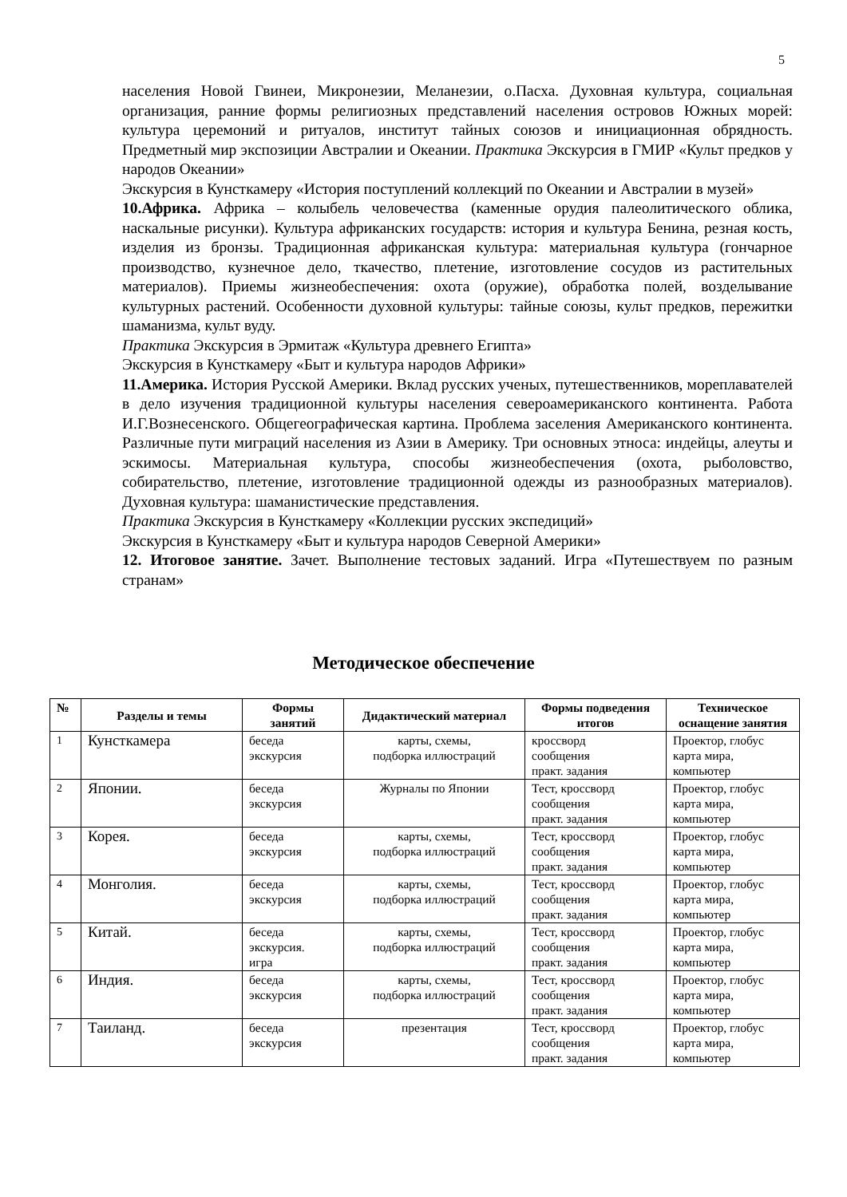5
населения Новой Гвинеи, Микронезии, Меланезии, о.Пасха. Духовная культура, социальная организация, ранние формы религиозных представлений населения островов Южных морей: культура церемоний и ритуалов, институт тайных союзов и инициационная обрядность. Предметный мир экспозиции Австралии и Океании. Практика Экскурсия в ГМИР «Культ предков у народов Океании»
Экскурсия в Кунсткамеру «История поступлений коллекций по Океании и Австралии в музей»
10.Африка. Африка – колыбель человечества (каменные орудия палеолитического облика, наскальные рисунки). Культура африканских государств: история и культура Бенина, резная кость, изделия из бронзы. Традиционная африканская культура: материальная культура (гончарное производство, кузнечное дело, ткачество, плетение, изготовление сосудов из растительных материалов). Приемы жизнеобеспечения: охота (оружие), обработка полей, возделывание культурных растений. Особенности духовной культуры: тайные союзы, культ предков, пережитки шаманизма, культ вуду.
Практика Экскурсия в Эрмитаж «Культура древнего Египта»
Экскурсия в Кунсткамеру «Быт и культура народов Африки»
11.Америка. История Русской Америки. Вклад русских ученых, путешественников, мореплавателей в дело изучения традиционной культуры населения североамериканского континента. Работа И.Г.Вознесенского. Общегеографическая картина. Проблема заселения Американского континента. Различные пути миграций населения из Азии в Америку. Три основных этноса: индейцы, алеуты и эскимосы. Материальная культура, способы жизнеобеспечения (охота, рыболовство, собирательство, плетение, изготовление традиционной одежды из разнообразных материалов). Духовная культура: шаманистические представления.
Практика Экскурсия в Кунсткамеру «Коллекции русских экспедиций»
Экскурсия в Кунсткамеру «Быт и культура народов Северной Америки»
12. Итоговое занятие. Зачет. Выполнение тестовых заданий. Игра «Путешествуем по разным странам»
Методическое обеспечение
| № | Разделы и темы | Формы занятий | Дидактический материал | Формы подведения итогов | Техническое оснащение занятия |
| --- | --- | --- | --- | --- | --- |
| 1 | Кунсткамера | беседа экскурсия | карты, схемы, подборка иллюстраций | кроссворд сообщения практ. задания | Проектор, глобус карта мира, компьютер |
| 2 | Японии. | беседа экскурсия | Журналы по Японии | Тест, кроссворд сообщения практ. задания | Проектор, глобус карта мира, компьютер |
| 3 | Корея. | беседа экскурсия | карты, схемы, подборка иллюстраций | Тест, кроссворд сообщения практ. задания | Проектор, глобус карта мира, компьютер |
| 4 | Монголия. | беседа экскурсия | карты, схемы, подборка иллюстраций | Тест, кроссворд сообщения практ. задания | Проектор, глобус карта мира, компьютер |
| 5 | Китай. | беседа экскурсия. игра | карты, схемы, подборка иллюстраций | Тест, кроссворд сообщения практ. задания | Проектор, глобус карта мира, компьютер |
| 6 | Индия. | беседа экскурсия | карты, схемы, подборка иллюстраций | Тест, кроссворд сообщения практ. задания | Проектор, глобус карта мира, компьютер |
| 7 | Таиланд. | беседа экскурсия | презентация | Тест, кроссворд сообщения практ. задания | Проектор, глобус карта мира, компьютер |